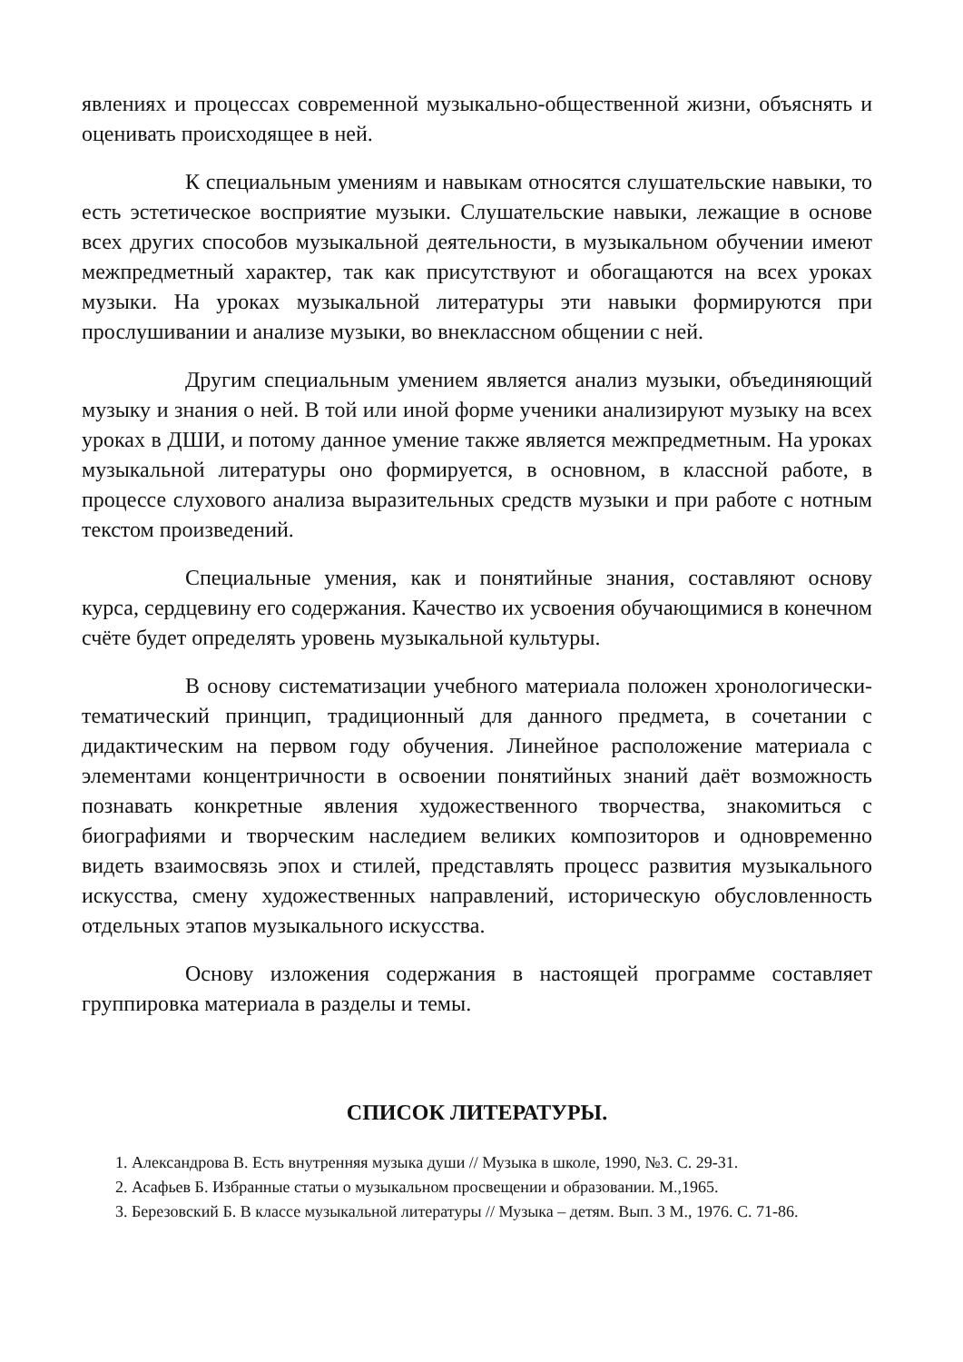явлениях и процессах современной музыкально-общественной жизни, объяснять и оценивать происходящее в ней.
К специальным умениям и навыкам относятся слушательские навыки, то есть эстетическое восприятие музыки. Слушательские навыки, лежащие в основе всех других способов музыкальной деятельности, в музыкальном обучении имеют межпредметный характер, так как присутствуют и обогащаются на всех уроках музыки. На уроках музыкальной литературы эти навыки формируются при прослушивании и анализе музыки, во внеклассном общении с ней.
Другим специальным умением является анализ музыки, объединяющий музыку и знания о ней. В той или иной форме ученики анализируют музыку на всех уроках в ДШИ, и потому данное умение также является межпредметным. На уроках музыкальной литературы оно формируется, в основном, в классной работе, в процессе слухового анализа выразительных средств музыки и при работе с нотным текстом произведений.
Специальные умения, как и понятийные знания, составляют основу курса, сердцевину его содержания. Качество их усвоения обучающимися в конечном счёте будет определять уровень музыкальной культуры.
В основу систематизации учебного материала положен хронологически-тематический принцип, традиционный для данного предмета, в сочетании с дидактическим на первом году обучения. Линейное расположение материала с элементами концентричности в освоении понятийных знаний даёт возможность познавать конкретные явления художественного творчества, знакомиться с биографиями и творческим наследием великих композиторов и одновременно видеть взаимосвязь эпох и стилей, представлять процесс развития музыкального искусства, смену художественных направлений, историческую обусловленность отдельных этапов музыкального искусства.
Основу изложения содержания в настоящей программе составляет группировка материала в разделы и темы.
СПИСОК ЛИТЕРАТУРЫ.
1. Александрова В. Есть внутренняя музыка души // Музыка в школе, 1990, №3. С. 29-31.
2. Асафьев Б. Избранные статьи о музыкальном просвещении и образовании. М.,1965.
3. Березовский Б. В классе музыкальной литературы // Музыка – детям. Вып. 3 М., 1976. С. 71-86.